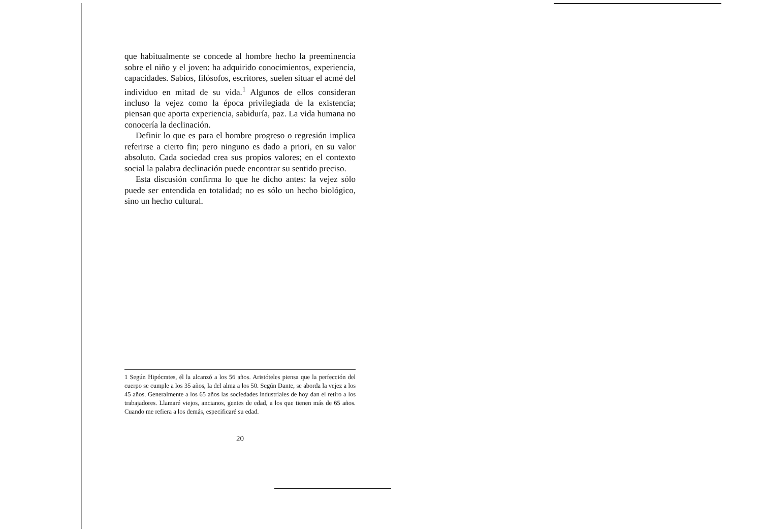que habitualmente se concede al hombre hecho la preeminencia sobre el niño y el joven: ha adquirido conocimientos, experiencia, capacidades. Sabios, filósofos, escritores, suelen situar el acmé del individuo en mitad de su vida.<sup>1</sup> Algunos de ellos consideran incluso la vejez como la época privilegiada de la existencia; piensan que aporta experiencia, sabiduría, paz. La vida humana no conocería la declinación.
Definir lo que es para el hombre progreso o regresión implica referirse a cierto fin; pero ninguno es dado a priori, en su valor absoluto. Cada sociedad crea sus propios valores; en el contexto social la palabra declinación puede encontrar su sentido preciso.
Esta discusión confirma lo que he dicho antes: la vejez sólo puede ser entendida en totalidad; no es sólo un hecho biológico, sino un hecho cultural.
1 Según Hipócrates, él la alcanzó a los 56 años. Aristóteles piensa que la perfección del cuerpo se cumple a los 35 años, la del alma a los 50. Según Dante, se aborda la vejez a los 45 años. Generalmente a los 65 años las sociedades industriales de hoy dan el retiro a los trabajadores. Llamaré viejos, ancianos, gentes de edad, a los que tienen más de 65 años. Cuando me refiera a los demás, especificaré su edad.
20